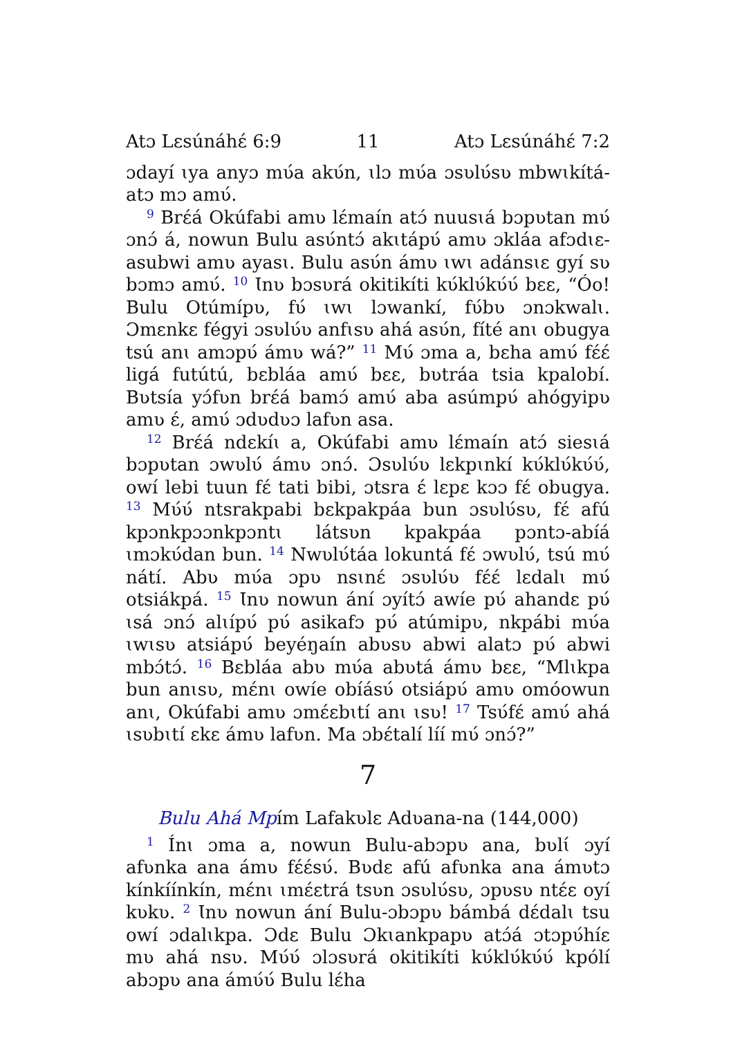Atɔ Lɛsúnáhɛ́ 6:9 11 Atɔ Lɛsúnáhɛ́ 7:2
ɔdayí ɩya anyɔ mʋ́a akʋ́n, ɩlɔ mʋ́a ɔsʋlʋ́sʋ mbwɩkítá-atɔ mɔ amʋ́.
<sup>9</sup> Brɛ́á Okúfabi amʋ lɛ́maín atɔ́ nuusɩá bɔpʋtan mʋ́ ɔnɔ́ á, nowun Bulu asʋ́ntɔ́ akɩtápʋ́ amʋ ɔkláa afɔdɩɛ-asubwi amʋ ayasɩ. Bulu asʋ́n ámʋ ɩwɩ adánsɩɛ gyí sʋ bɔmɔ amʋ́. <sup>10</sup> Ɩnʋ bɔsʋrá okitikíti kʋ́klʋ́kʋ́ʋ́ bɛɛ, “Óo! Bulu Otúmípʋ, fʋ́ ɩwɩ lɔwankí, fʋ́bʋ ɔnɔkwalɩ. Ɔmɛnkɛ fégyi ɔsʋlʋ́ʋ anfɩsʋ ahá asʋ́n, fíté anɩ obugya tsú anɩ amɔpʋ́ ámʋ wá?” <sup>11</sup> Mʋ́ ɔma a, bɛha amʋ́ fɛ́ɛ́ ligá futútú, bɛbláa amʋ́ bɛɛ, bʋtráa tsia kpalobí. Bʋtsía yɔ́fʋn brɛ́á bamɔ́ amʋ́ aba asúmpʋ́ ahógyipʋ amʋ ɛ́, amʋ́ ɔdʋdʋɔ lafʋn asa.
<sup>12</sup> Brɛ́á ndɛkíɩ a, Okúfabi amʋ lɛ́maín atɔ́ siesɩá bɔpʋtan ɔwʋlʋ́ ámʋ ɔnɔ́. Ɔsʋlʋ́ʋ lɛkpɩnkí kʋ́klʋ́kʋ́ʋ́, owí lebi tuun fɛ́ tati bibi, ɔtsra ɛ́ lɛpɛ kɔɔ fɛ́ obugya. <sup>13</sup> Mʋ́ʋ́ ntsrakpabi bɛkpakpáa bun ɔsʋlʋ́sʋ, fɛ́ afú kpɔnkpɔɔnkpɔntɩ látsʋn kpakpáa pɔntɔ-abíá ɩmɔkʋ́dan bun. <sup>14</sup> Nwʋlʋ́táa lokuntá fɛ́ ɔwʋlʋ́, tsú mʋ́ nátí. Abʋ mʋ́a ɔpʋ nsɩnɛ́ ɔsʋlʋ́ʋ fɛ́ɛ́ lɛdalɩ mʋ́ otsiákpá. <sup>15</sup> Ɩnʋ nowun ání ɔyítɔ́ awíe pʋ́ ahandɛ pʋ́ ɩsá ɔnɔ́ alɩípʋ́ pʋ́ asikafɔ pʋ́ atúmipʋ, nkpábi mʋ́a ɩwɩsʋ atsiápʋ́ beyéŋaín abʋsʋ abwi alatɔ pʋ́ abwi mbɔ́tɔ́. <sup>16</sup> Bɛbláa abʋ mʋ́a abʋtá ámʋ bɛɛ, “Mlɩkpa bun anɩsʋ, mɛ́nɩ owíe obíásʋ́ otsiápʋ́ amʋ omóowun anɩ, Okúfabi amʋ ɔmɛ́ɛbɩtí anɩ ɩsʋ! <sup>17</sup> Tsʋ́fɛ́ amʋ́ ahá ɩsʋbɩtí ɛkɛ ámʋ lafʋn. Ma ɔbɛ́talí líí mʋ́ ɔnɔ́?”
7
Bulu Ahá Mpím Lafakʋlɛ Adʋana-na (144,000)
<sup>1</sup> Ínɩ ɔma a, nowun Bulu-abɔpʋ ana, bʋlɩ́ ɔyí afʋnka ana ámʋ fɛ́ɛ́sʋ́. Bʋdɛ afú afʋnka ana ámʋtɔ kínkíínkín, mɛ́nɩ ɩmɛ́ɛtrá tsʋn ɔsʋlʋ́sʋ, ɔpʋsʋ ntɛ́ɛ oyí kʋkʋ. <sup>2</sup> Ɩnʋ nowun ání Bulu-ɔbɔpʋ bámbá dɛ́dalɩ tsu owí ɔdalɩkpa. Ɔdɛ Bulu Ɔkɩankpapʋ atɔ́á ɔtɔpʋ́híɛ mʋ ahá nsʋ. Mʋ́ʋ́ ɔlɔsʋrá okitikíti kʋ́klʋ́kʋ́ʋ́ kpólí abɔpʋ ana ámʋ́ʋ́ Bulu lɛ́ha